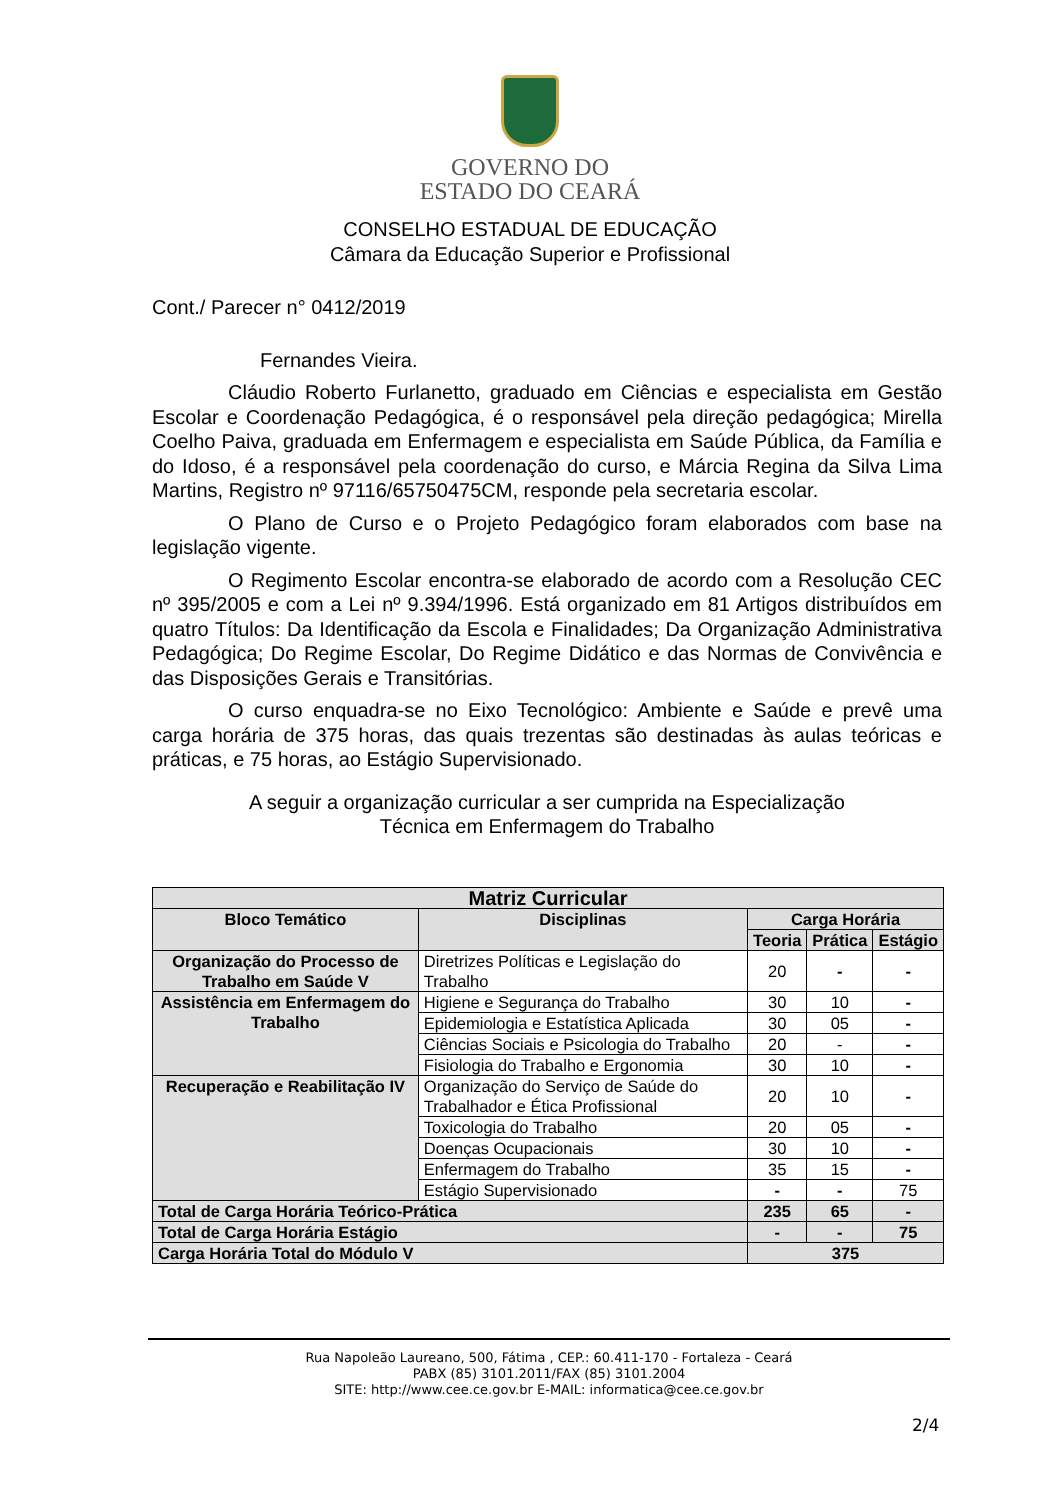GOVERNO DO
ESTADO DO CEARÁ
CONSELHO ESTADUAL DE EDUCAÇÃO
Câmara da Educação Superior e Profissional
Cont./ Parecer n° 0412/2019
Fernandes Vieira.
Cláudio Roberto Furlanetto, graduado em Ciências e especialista em Gestão Escolar e Coordenação Pedagógica, é o responsável pela direção pedagógica; Mirella Coelho Paiva, graduada em Enfermagem e especialista em Saúde Pública, da Família e do Idoso, é a responsável pela coordenação do curso, e Márcia Regina da Silva Lima Martins, Registro nº 97116/65750475CM, responde pela secretaria escolar.
O Plano de Curso e o Projeto Pedagógico foram elaborados com base na legislação vigente.
O Regimento Escolar encontra-se elaborado de acordo com a Resolução CEC nº 395/2005 e com a Lei nº 9.394/1996. Está organizado em 81 Artigos distribuídos em quatro Títulos: Da Identificação da Escola e Finalidades; Da Organização Administrativa Pedagógica; Do Regime Escolar, Do Regime Didático e das Normas de Convivência e das Disposições Gerais e Transitórias.
O curso enquadra-se no Eixo Tecnológico: Ambiente e Saúde e prevê uma carga horária de 375 horas, das quais trezentas são destinadas às aulas teóricas e práticas, e 75 horas, ao Estágio Supervisionado.
A seguir a organização curricular a ser cumprida na Especialização
Técnica em Enfermagem do Trabalho
| Matriz Curricular | | | | |
| --- | --- | --- | --- | --- |
| Bloco Temático | Disciplinas | Carga Horária | | |
| | | Teoria | Prática | Estágio |
| Organização do Processo de Trabalho em Saúde V | Diretrizes Políticas e Legislação do Trabalho | 20 | - | - |
| Assistência em Enfermagem do Trabalho | Higiene e Segurança do Trabalho | 30 | 10 | - |
| | Epidemiologia e Estatística Aplicada | 30 | 05 | - |
| | Ciências Sociais e Psicologia do Trabalho | 20 | - | - |
| | Fisiologia do Trabalho e Ergonomia | 30 | 10 | - |
| Recuperação e Reabilitação IV | Organização do Serviço de Saúde do Trabalhador e Ética Profissional | 20 | 10 | - |
| | Toxicologia do Trabalho | 20 | 05 | - |
| | Doenças Ocupacionais | 30 | 10 | - |
| | Enfermagem do Trabalho | 35 | 15 | - |
| | Estágio Supervisionado | - | - | 75 |
| Total de Carga Horária Teórico-Prática | | 235 | 65 | - |
| Total de Carga Horária Estágio | | - | - | 75 |
| Carga Horária Total do Módulo V | | 375 | | |
Rua Napoleão Laureano, 500, Fátima , CEP.: 60.411-170 - Fortaleza - Ceará
PABX (85) 3101.2011/FAX (85) 3101.2004
SITE: http://www.cee.ce.gov.br E-MAIL: informatica@cee.ce.gov.br
2/4